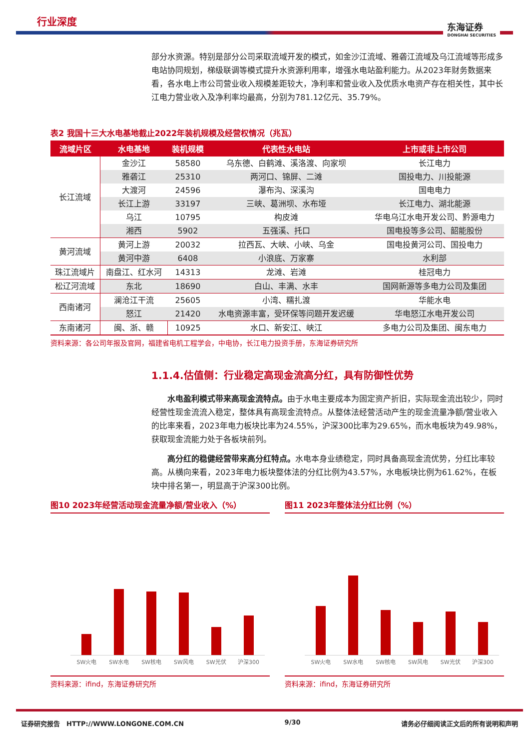行业深度 东海证券
DONGHAI SECURITIES
部分水资源。特别是部分公司采取流域开发的模式，如金沙江流域、雅砻江流域及乌江流域等形成多电站协同规划，梯级联调等模式提升水资源利用率，增强水电站盈利能力。从2023年财务数据来看，各水电上市公司营业收入规模差距较大，净利率和营业收入及优质水电资产存在相关性，其中长江电力营业收入及净利率均最高，分别为781.12亿元、35.79%。
表2 我国十三大水电基地截止2022年装机规模及经营权情况（兆瓦）
| 流域片区 | 水电基地 | 装机规模 | 代表性水电站 | 上市或非上市公司 |
| --- | --- | --- | --- | --- |
| 长江流域 | 金沙江 | 58580 | 乌东德、白鹤滩、溪洛渡、向家坝 | 长江电力 |
| | 雅砻江 | 25310 | 两河口、锦屏、二滩 | 国投电力、川投能源 |
| | 大渡河 | 24596 | 瀑布沟、深溪沟 | 国电电力 |
| | 长江上游 | 33197 | 三峡、葛洲坝、水布垭 | 长江电力、湖北能源 |
| | 乌江 | 10795 | 构皮滩 | 华电乌江水电开发公司、黔源电力 |
| | 湘西 | 5902 | 五强溪、托口 | 国电投等多公司、韶能股份 |
| 黄河流域 | 黄河上游 | 20032 | 拉西瓦、大峡、小峡、乌金 | 国电投黄河公司、国投电力 |
| | 黄河中游 | 6408 | 小浪底、万家寨 | 水利部 |
| 珠江流域片 | 南盘江、红水河 | 14313 | 龙滩、岩滩 | 桂冠电力 |
| 松辽河流域 | 东北 | 18690 | 白山、丰满、水丰 | 国网新源等多电力公司及集团 |
| 西南诸河 | 澜沧江干流 | 25605 | 小湾、糯扎渡 | 华能水电 |
| | 怒江 | 21420 | 水电资源丰富，受环保等问题开发迟缓 | 华电怒江水电开发公司 |
| 东南诸河 | 闽、浙、赣 | 10925 | 水口、新安江、峡江 | 多电力公司及集团、闽东电力 |
资料来源：各公司年报及官网，福建省电机工程学会，中电协，长江电力投资手册，东海证券研究所
1.1.4.估值侧：行业稳定高现金流高分红，具有防御性优势
水电盈利模式带来高现金流特点。由于水电主要成本为固定资产折旧，实际现金流出较少，同时经营性现金流流入稳定，整体具有高现金流特点。从整体法经营活动产生的现金流量净额/营业收入的比率来看，2023年电力板块比率为24.55%，沪深300比率为29.65%，而水电板块为49.98%，获取现金流能力处于各板块前列。
高分红的稳健经营带来高分红特点。水电本身业绩稳定，同时具备高现金流优势，分红比率较高。从横向来看，2023年电力板块整体法的分红比例为43.57%，水电板块比例为61.62%，在板块中排名第一，明显高于沪深300比例。
图10 2023年经营活动现金流量净额/营业收入（%）
SW火电 SW水电 SW核电 SW风电 SW光伏 沪深300
资料来源：ifind，东海证券研究所
图11 2023年整体法分红比例（%）
SW火电 SW水电 SW核电 SW风电 SW光伏 沪深300
资料来源：ifind，东海证券研究所
证券研究报告　HTTP://WWW.LONGONE.COM.CN 9/30 请务必仔细阅读正文后的所有说明和声明